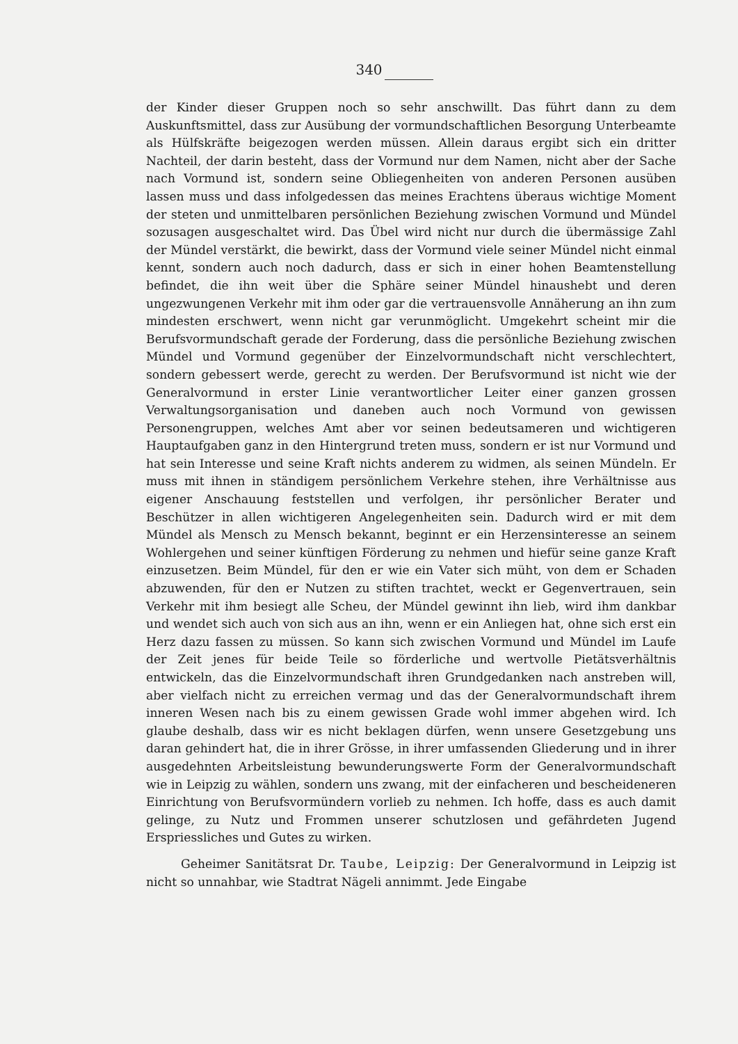340
der Kinder dieser Gruppen noch so sehr anschwillt. Das führt dann zu dem Auskunftsmittel, dass zur Ausübung der vormundschaftlichen Besorgung Unterbeamte als Hülfskräfte beigezogen werden müssen. Allein daraus ergibt sich ein dritter Nachteil, der darin besteht, dass der Vormund nur dem Namen, nicht aber der Sache nach Vormund ist, sondern seine Obliegenheiten von anderen Personen ausüben lassen muss und dass infolgedessen das meines Erachtens überaus wichtige Moment der steten und unmittelbaren persönlichen Beziehung zwischen Vormund und Mündel sozusagen ausgeschaltet wird. Das Übel wird nicht nur durch die übermässige Zahl der Mündel verstärkt, die bewirkt, dass der Vormund viele seiner Mündel nicht einmal kennt, sondern auch noch dadurch, dass er sich in einer hohen Beamtenstellung befindet, die ihn weit über die Sphäre seiner Mündel hinaushebt und deren ungezwungenen Verkehr mit ihm oder gar die vertrauensvolle Annäherung an ihn zum mindesten erschwert, wenn nicht gar verunmöglicht. Umgekehrt scheint mir die Berufsvormundschaft gerade der Forderung, dass die persönliche Beziehung zwischen Mündel und Vormund gegenüber der Einzelvormundschaft nicht verschlechtert, sondern gebessert werde, gerecht zu werden. Der Berufsvormund ist nicht wie der Generalvormund in erster Linie verantwortlicher Leiter einer ganzen grossen Verwaltungsorganisation und daneben auch noch Vormund von gewissen Personengruppen, welches Amt aber vor seinen bedeutsameren und wichtigeren Hauptaufgaben ganz in den Hintergrund treten muss, sondern er ist nur Vormund und hat sein Interesse und seine Kraft nichts anderem zu widmen, als seinen Mündeln. Er muss mit ihnen in ständigem persönlichem Verkehre stehen, ihre Verhältnisse aus eigener Anschauung feststellen und verfolgen, ihr persönlicher Berater und Beschützer in allen wichtigeren Angelegenheiten sein. Dadurch wird er mit dem Mündel als Mensch zu Mensch bekannt, beginnt er ein Herzensinteresse an seinem Wohlergehen und seiner künftigen Förderung zu nehmen und hiefür seine ganze Kraft einzusetzen. Beim Mündel, für den er wie ein Vater sich müht, von dem er Schaden abzuwenden, für den er Nutzen zu stiften trachtet, weckt er Gegenvertrauen, sein Verkehr mit ihm besiegt alle Scheu, der Mündel gewinnt ihn lieb, wird ihm dankbar und wendet sich auch von sich aus an ihn, wenn er ein Anliegen hat, ohne sich erst ein Herz dazu fassen zu müssen. So kann sich zwischen Vormund und Mündel im Laufe der Zeit jenes für beide Teile so förderliche und wertvolle Pietätsverhältnis entwickeln, das die Einzelvormundschaft ihren Grundgedanken nach anstreben will, aber vielfach nicht zu erreichen vermag und das der Generalvormundschaft ihrem inneren Wesen nach bis zu einem gewissen Grade wohl immer abgehen wird. Ich glaube deshalb, dass wir es nicht beklagen dürfen, wenn unsere Gesetzgebung uns daran gehindert hat, die in ihrer Grösse, in ihrer umfassenden Gliederung und in ihrer ausgedehnten Arbeitsleistung bewunderungswerte Form der Generalvormundschaft wie in Leipzig zu wählen, sondern uns zwang, mit der einfacheren und bescheideneren Einrichtung von Berufsvormündern vorlieb zu nehmen. Ich hoffe, dass es auch damit gelinge, zu Nutz und Frommen unserer schutzlosen und gefährdeten Jugend Erspriessliches und Gutes zu wirken.
Geheimer Sanitätsrat Dr. Taube, Leipzig: Der Generalvormund in Leipzig ist nicht so unnahbar, wie Stadtrat Nägeli annimmt. Jede Eingabe